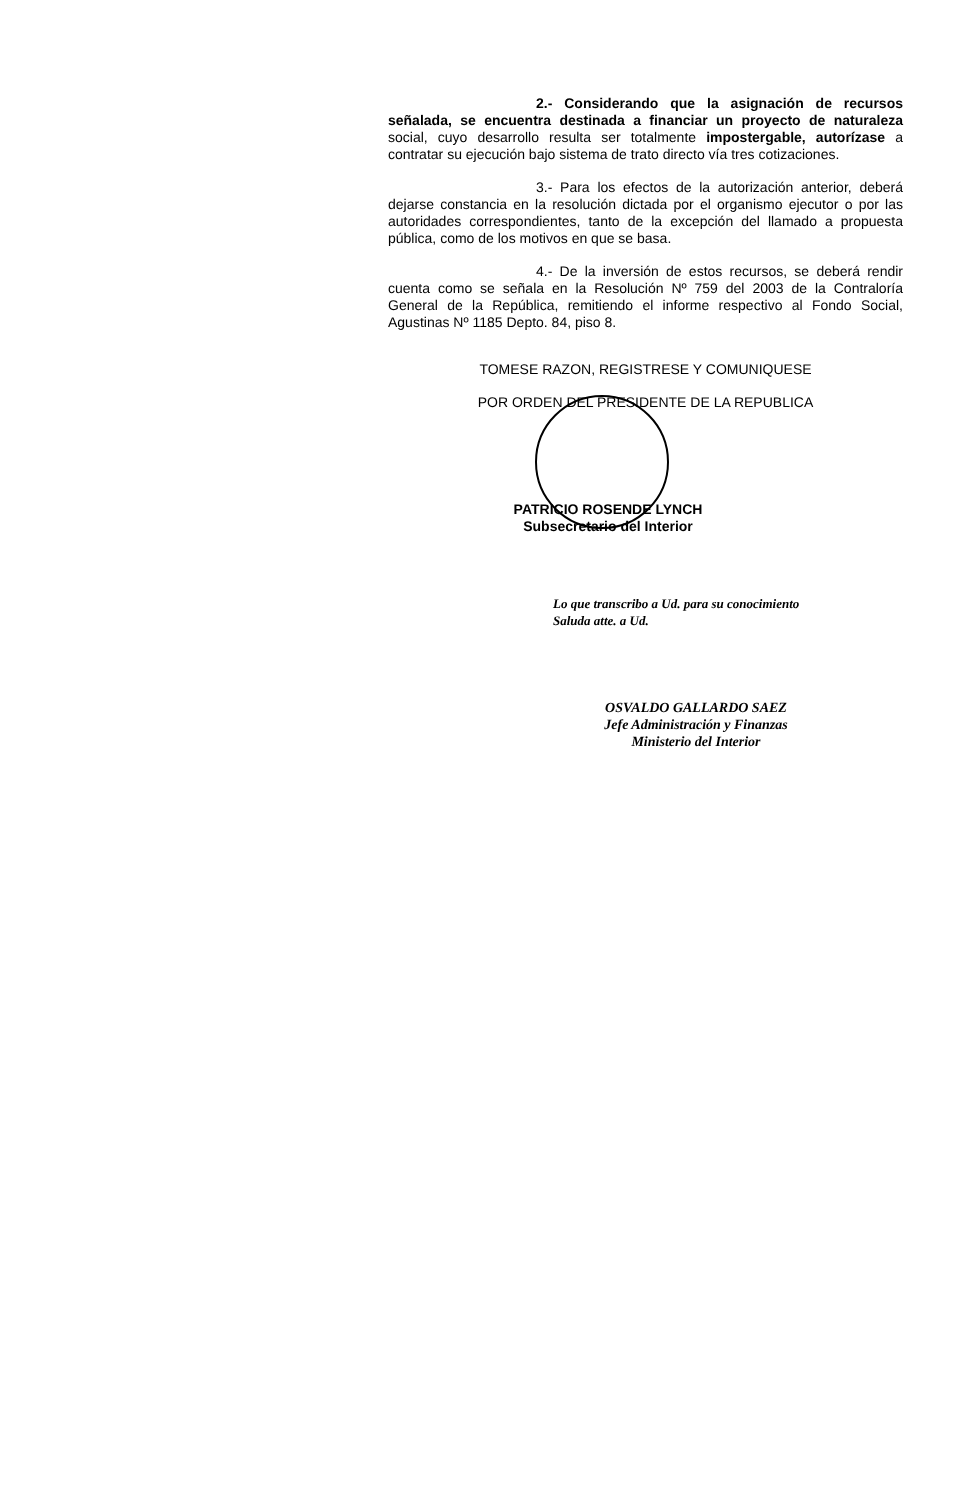2.- Considerando que la asignación de recursos señalada, se encuentra destinada a financiar un proyecto de naturaleza social, cuyo desarrollo resulta ser totalmente impostergable, autorízase a contratar su ejecución bajo sistema de trato directo vía tres cotizaciones.
3.- Para los efectos de la autorización anterior, deberá dejarse constancia en la resolución dictada por el organismo ejecutor o por las autoridades correspondientes, tanto de la excepción del llamado a propuesta pública, como de los motivos en que se basa.
4.- De la inversión de estos recursos, se deberá rendir cuenta como se señala en la Resolución Nº 759 del 2003 de la Contraloría General de la República, remitiendo el informe respectivo al Fondo Social, Agustinas Nº 1185 Depto. 84, piso 8.
TOMESE RAZON, REGISTRESE Y COMUNIQUESE
POR ORDEN DEL PRESIDENTE DE LA REPUBLICA
PATRICIO ROSENDE LYNCH
Subsecretario del Interior
Lo que transcribo a Ud. para su conocimiento
Saluda atte. a Ud.
OSVALDO GALLARDO SAEZ
Jefe Administración y Finanzas
Ministerio del Interior